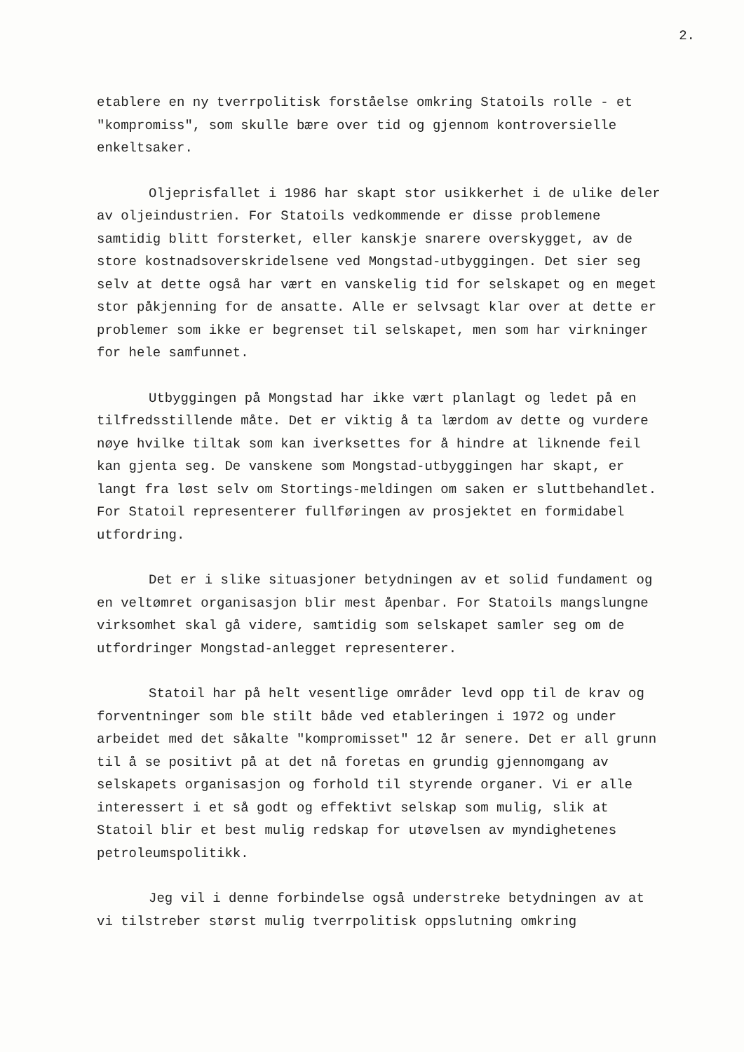2.
etablere en ny tverrpolitisk forståelse omkring Statoils rolle - et "kompromiss", som skulle bære over tid og gjennom kontroversielle enkeltsaker.
Oljeprisfallet i 1986 har skapt stor usikkerhet i de ulike deler av oljeindustrien. For Statoils vedkommende er disse problemene samtidig blitt forsterket, eller kanskje snarere overskygget, av de store kostnadsoverskridelsene ved Mongstad-utbyggingen. Det sier seg selv at dette også har vært en vanskelig tid for selskapet og en meget stor påkjenning for de ansatte. Alle er selvsagt klar over at dette er problemer som ikke er begrenset til selskapet, men som har virkninger for hele samfunnet.
Utbyggingen på Mongstad har ikke vært planlagt og ledet på en tilfredsstillende måte. Det er viktig å ta lærdom av dette og vurdere nøye hvilke tiltak som kan iverksettes for å hindre at liknende feil kan gjenta seg. De vanskene som Mongstad-utbyggingen har skapt, er langt fra løst selv om Stortings-meldingen om saken er sluttbehandlet. For Statoil representerer fullføringen av prosjektet en formidabel utfordring.
Det er i slike situasjoner betydningen av et solid fundament og en veltømret organisasjon blir mest åpenbar. For Statoils mangslungne virksomhet skal gå videre, samtidig som selskapet samler seg om de utfordringer Mongstad-anlegget representerer.
Statoil har på helt vesentlige områder levd opp til de krav og forventninger som ble stilt både ved etableringen i 1972 og under arbeidet med det såkalte "kompromisset" 12 år senere. Det er all grunn til å se positivt på at det nå foretas en grundig gjennomgang av selskapets organisasjon og forhold til styrende organer. Vi er alle interessert i et så godt og effektivt selskap som mulig, slik at Statoil blir et best mulig redskap for utøvelsen av myndighetenes petroleumspolitikk.
Jeg vil i denne forbindelse også understreke betydningen av at vi tilstreber størst mulig tverrpolitisk oppslutning omkring